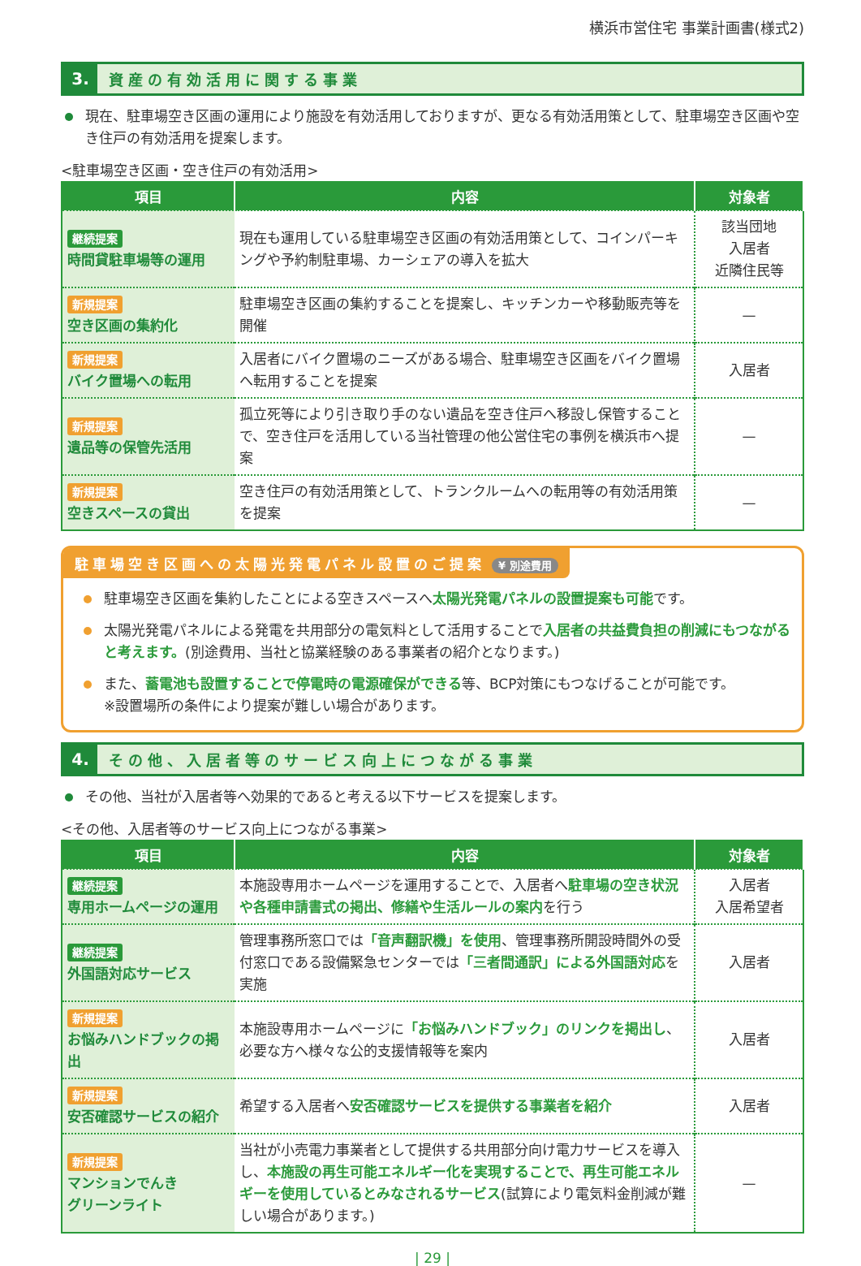横浜市営住宅 事業計画書(様式2)
3.
資産の有効活用に関する事業
現在、駐車場空き区画の運用により施設を有効活用しておりますが、更なる有効活用策として、駐車場空き区画や空き住戸の有効活用を提案します。
<駐車場空き区画・空き住戸の有効活用>
| 項目 | 内容 | 対象者 |
| --- | --- | --- |
| 継続提案 時間貸駐車場等の運用 | 現在も運用している駐車場空き区画の有効活用策として、コインパーキングや予約制駐車場、カーシェアの導入を拡大 | 該当団地 入居者 近隣住民等 |
| 新規提案 空き区画の集約化 | 駐車場空き区画の集約することを提案し、キッチンカーや移動販売等を開催 | — |
| 新規提案 バイク置場への転用 | 入居者にバイク置場のニーズがある場合、駐車場空き区画をバイク置場へ転用することを提案 | 入居者 |
| 新規提案 遺品等の保管先活用 | 孤立死等により引き取り手のない遺品を空き住戸へ移設し保管することで、空き住戸を活用している当社管理の他公営住宅の事例を横浜市へ提案 | — |
| 新規提案 空きスペースの貸出 | 空き住戸の有効活用策として、トランクルームへの転用等の有効活用策を提案 | — |
駐車場空き区画への太陽光発電パネル設置のご提案 ¥ 別途費用
駐車場空き区画を集約したことによる空きスペースへ太陽光発電パネルの設置提案も可能です。
太陽光発電パネルによる発電を共用部分の電気料として活用することで入居者の共益費負担の削減にもつながると考えます。(別途費用、当社と協業経験のある事業者の紹介となります。)
また、蓄電池も設置することで停電時の電源確保ができる等、BCP対策にもつなげることが可能です。
※設置場所の条件により提案が難しい場合があります。
4.
その他、入居者等のサービス向上につながる事業
その他、当社が入居者等へ効果的であると考える以下サービスを提案します。
<その他、入居者等のサービス向上につながる事業>
| 項目 | 内容 | 対象者 |
| --- | --- | --- |
| 継続提案 専用ホームページの運用 | 本施設専用ホームページを運用することで、入居者へ 駐車場の空き状況や各種申請書式の掲出、修繕や生活ルールの案内 を行う | 入居者 入居希望者 |
| 継続提案 外国語対応サービス | 管理事務所窓口では 「音声翻訳機」を使用 、管理事務所開設時間外の受付窓口である設備緊急センターでは 「三者間通訳」による外国語対応 を実施 | 入居者 |
| 新規提案 お悩みハンドブックの掲出 | 本施設専用ホームページに 「お悩みハンドブック」のリンクを掲出し 、必要な方へ様々な公的支援情報等を案内 | 入居者 |
| 新規提案 安否確認サービスの紹介 | 希望する入居者へ 安否確認サービスを提供する事業者を紹介 | 入居者 |
| 新規提案 マンションでんき グリーンライト | 当社が小売電力事業者として提供する共用部分向け電力サービスを導入し、 本施設の再生可能エネルギー化を実現することで、再生可能エネルギーを使用しているとみなされるサービス (試算により電気料金削減が難しい場合があります。) | — |
| 29 |